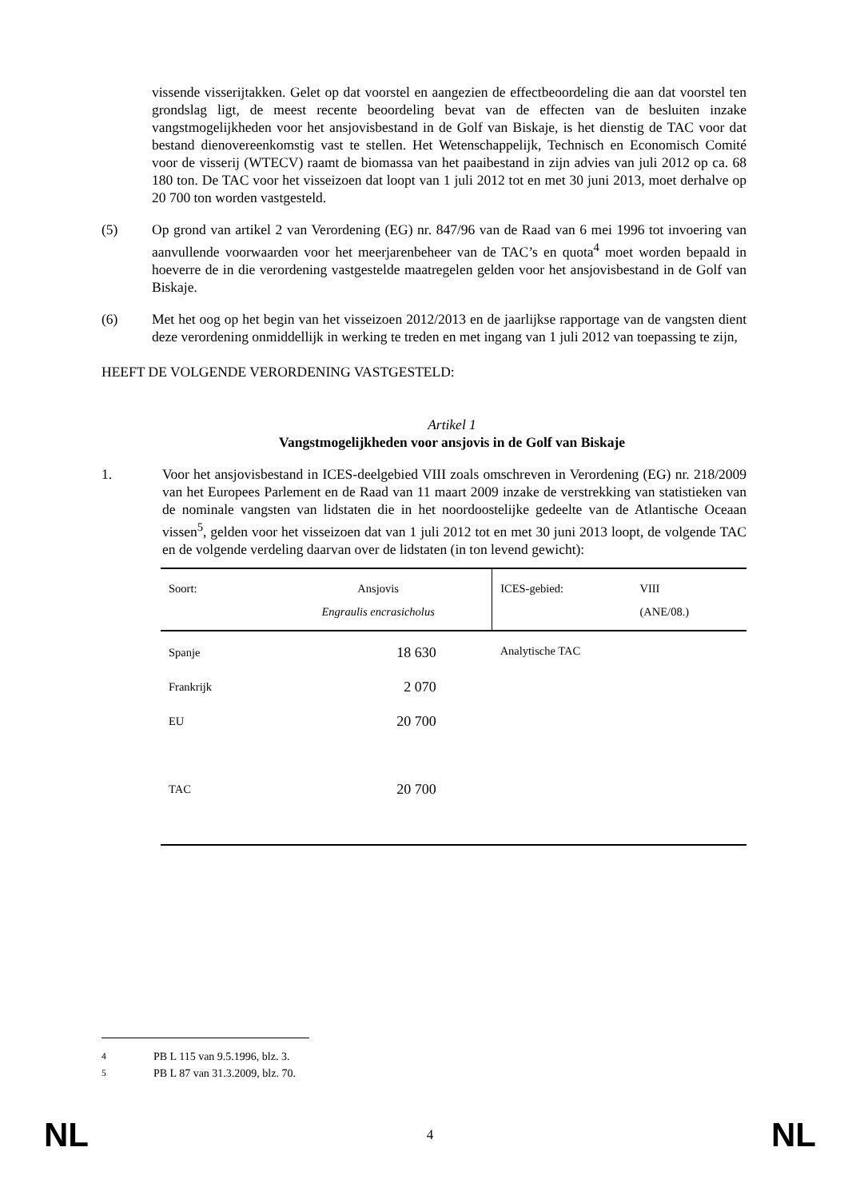vissende visserijtakken. Gelet op dat voorstel en aangezien de effectbeoordeling die aan dat voorstel ten grondslag ligt, de meest recente beoordeling bevat van de effecten van de besluiten inzake vangstmogelijkheden voor het ansjovisbestand in de Golf van Biskaje, is het dienstig de TAC voor dat bestand dienovereenkomstig vast te stellen. Het Wetenschappelijk, Technisch en Economisch Comité voor de visserij (WTECV) raamt de biomassa van het paaibestand in zijn advies van juli 2012 op ca. 68 180 ton. De TAC voor het visseizoen dat loopt van 1 juli 2012 tot en met 30 juni 2013, moet derhalve op 20 700 ton worden vastgesteld.
(5) Op grond van artikel 2 van Verordening (EG) nr. 847/96 van de Raad van 6 mei 1996 tot invoering van aanvullende voorwaarden voor het meerjarenbeheer van de TAC’s en quota<sup>4</sup> moet worden bepaald in hoeverre de in die verordening vastgestelde maatregelen gelden voor het ansjovisbestand in de Golf van Biskaje.
(6) Met het oog op het begin van het visseizoen 2012/2013 en de jaarlijkse rapportage van de vangsten dient deze verordening onmiddellijk in werking te treden en met ingang van 1 juli 2012 van toepassing te zijn,
HEEFT DE VOLGENDE VERORDENING VASTGESTELD:
Artikel 1
Vangstmogelijkheden voor ansjovis in de Golf van Biskaje
1. Voor het ansjovisbestand in ICES-deelgebied VIII zoals omschreven in Verordening (EG) nr. 218/2009 van het Europees Parlement en de Raad van 11 maart 2009 inzake de verstrekking van statistieken van de nominale vangsten van lidstaten die in het noordoostelijke gedeelte van de Atlantische Oceaan vissen<sup>5</sup>, gelden voor het visseizoen dat van 1 juli 2012 tot en met 30 juni 2013 loopt, de volgende TAC en de volgende verdeling daarvan over de lidstaten (in ton levend gewicht):
| Soort: | Ansjovis | ICES-gebied: | VIII |
| | Engraulis encrasicholus | | (ANE/08.) |
| Spanje | 18 630 | Analytische TAC | |
| Frankrijk | 2 070 | | |
| EU | 20 700 | | |
| TAC | 20 700 | | |
<sup>4</sup> PB L 115 van 9.5.1996, blz. 3.
<sup>5</sup> PB L 87 van 31.3.2009, blz. 70.
NL 4 NL